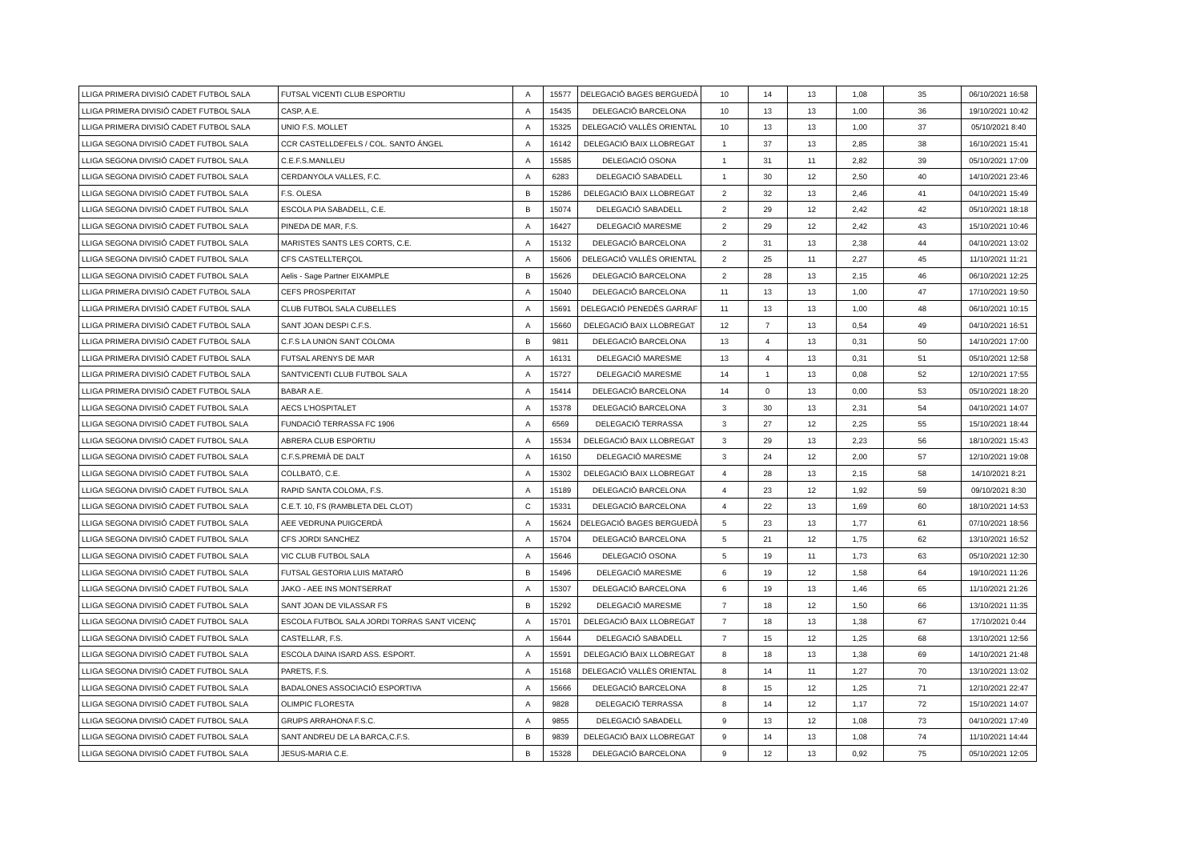| LLIGA PRIMERA DIVISIÓ CADET FUTBOL SALA | FUTSAL VICENTI CLUB ESPORTIU | A | 15577 | DELEGACIÓ BAGES BERGUEDÀ | 10 | 14 | 13 | 1,08 | 35 | 06/10/2021 16:58 |
| LLIGA PRIMERA DIVISIÓ CADET FUTBOL SALA | CASP, A.E. | A | 15435 | DELEGACIÓ BARCELONA | 10 | 13 | 13 | 1,00 | 36 | 19/10/2021 10:42 |
| LLIGA PRIMERA DIVISIÓ CADET FUTBOL SALA | UNIO F.S. MOLLET | A | 15325 | DELEGACIÓ VALLÈS ORIENTAL | 10 | 13 | 13 | 1,00 | 37 | 05/10/2021 8:40 |
| LLIGA SEGONA DIVISIÓ CADET FUTBOL SALA | CCR CASTELLDEFELS / COL. SANTO ÁNGEL | A | 16142 | DELEGACIÓ BAIX LLOBREGAT | 1 | 37 | 13 | 2,85 | 38 | 16/10/2021 15:41 |
| LLIGA SEGONA DIVISIÓ CADET FUTBOL SALA | C.E.F.S.MANLLEU | A | 15585 | DELEGACIÓ OSONA | 1 | 31 | 11 | 2,82 | 39 | 05/10/2021 17:09 |
| LLIGA SEGONA DIVISIÓ CADET FUTBOL SALA | CERDANYOLA VALLES, F.C. | A | 6283 | DELEGACIÓ SABADELL | 1 | 30 | 12 | 2,50 | 40 | 14/10/2021 23:46 |
| LLIGA SEGONA DIVISIÓ CADET FUTBOL SALA | F.S. OLESA | B | 15286 | DELEGACIÓ BAIX LLOBREGAT | 2 | 32 | 13 | 2,46 | 41 | 04/10/2021 15:49 |
| LLIGA SEGONA DIVISIÓ CADET FUTBOL SALA | ESCOLA PIA SABADELL, C.E. | B | 15074 | DELEGACIÓ SABADELL | 2 | 29 | 12 | 2,42 | 42 | 05/10/2021 18:18 |
| LLIGA SEGONA DIVISIÓ CADET FUTBOL SALA | PINEDA DE MAR, F.S. | A | 16427 | DELEGACIÓ MARESME | 2 | 29 | 12 | 2,42 | 43 | 15/10/2021 10:46 |
| LLIGA SEGONA DIVISIÓ CADET FUTBOL SALA | MARISTES SANTS LES CORTS, C.E. | A | 15132 | DELEGACIÓ BARCELONA | 2 | 31 | 13 | 2,38 | 44 | 04/10/2021 13:02 |
| LLIGA SEGONA DIVISIÓ CADET FUTBOL SALA | CFS CASTELLTERÇOL | A | 15606 | DELEGACIÓ VALLÈS ORIENTAL | 2 | 25 | 11 | 2,27 | 45 | 11/10/2021 11:21 |
| LLIGA SEGONA DIVISIÓ CADET FUTBOL SALA | Aelis - Sage Partner EIXAMPLE | B | 15626 | DELEGACIÓ BARCELONA | 2 | 28 | 13 | 2,15 | 46 | 06/10/2021 12:25 |
| LLIGA PRIMERA DIVISIÓ CADET FUTBOL SALA | CEFS PROSPERITAT | A | 15040 | DELEGACIÓ BARCELONA | 11 | 13 | 13 | 1,00 | 47 | 17/10/2021 19:50 |
| LLIGA PRIMERA DIVISIÓ CADET FUTBOL SALA | CLUB FUTBOL SALA CUBELLES | A | 15691 | DELEGACIÓ PENEDÈS GARRAF | 11 | 13 | 13 | 1,00 | 48 | 06/10/2021 10:15 |
| LLIGA PRIMERA DIVISIÓ CADET FUTBOL SALA | SANT JOAN DESPI C.F.S. | A | 15660 | DELEGACIÓ BAIX LLOBREGAT | 12 | 7 | 13 | 0,54 | 49 | 04/10/2021 16:51 |
| LLIGA PRIMERA DIVISIÓ CADET FUTBOL SALA | C.F.S LA UNION SANT COLOMA | B | 9811 | DELEGACIÓ BARCELONA | 13 | 4 | 13 | 0,31 | 50 | 14/10/2021 17:00 |
| LLIGA PRIMERA DIVISIÓ CADET FUTBOL SALA | FUTSAL ARENYS DE MAR | A | 16131 | DELEGACIÓ MARESME | 13 | 4 | 13 | 0,31 | 51 | 05/10/2021 12:58 |
| LLIGA PRIMERA DIVISIÓ CADET FUTBOL SALA | SANTVICENTI CLUB FUTBOL SALA | A | 15727 | DELEGACIÓ MARESME | 14 | 1 | 13 | 0,08 | 52 | 12/10/2021 17:55 |
| LLIGA PRIMERA DIVISIÓ CADET FUTBOL SALA | BABAR A.E. | A | 15414 | DELEGACIÓ BARCELONA | 14 | 0 | 13 | 0,00 | 53 | 05/10/2021 18:20 |
| LLIGA SEGONA DIVISIÓ CADET FUTBOL SALA | AECS L'HOSPITALET | A | 15378 | DELEGACIÓ BARCELONA | 3 | 30 | 13 | 2,31 | 54 | 04/10/2021 14:07 |
| LLIGA SEGONA DIVISIÓ CADET FUTBOL SALA | FUNDACIÓ TERRASSA FC 1906 | A | 6569 | DELEGACIÓ TERRASSA | 3 | 27 | 12 | 2,25 | 55 | 15/10/2021 18:44 |
| LLIGA SEGONA DIVISIÓ CADET FUTBOL SALA | ABRERA CLUB ESPORTIU | A | 15534 | DELEGACIÓ BAIX LLOBREGAT | 3 | 29 | 13 | 2,23 | 56 | 18/10/2021 15:43 |
| LLIGA SEGONA DIVISIÓ CADET FUTBOL SALA | C.F.S.PREMIÀ DE DALT | A | 16150 | DELEGACIÓ MARESME | 3 | 24 | 12 | 2,00 | 57 | 12/10/2021 19:08 |
| LLIGA SEGONA DIVISIÓ CADET FUTBOL SALA | COLLBATÓ, C.E. | A | 15302 | DELEGACIÓ BAIX LLOBREGAT | 4 | 28 | 13 | 2,15 | 58 | 14/10/2021 8:21 |
| LLIGA SEGONA DIVISIÓ CADET FUTBOL SALA | RAPID SANTA COLOMA, F.S. | A | 15189 | DELEGACIÓ BARCELONA | 4 | 23 | 12 | 1,92 | 59 | 09/10/2021 8:30 |
| LLIGA SEGONA DIVISIÓ CADET FUTBOL SALA | C.E.T. 10, FS (RAMBLETA DEL CLOT) | C | 15331 | DELEGACIÓ BARCELONA | 4 | 22 | 13 | 1,69 | 60 | 18/10/2021 14:53 |
| LLIGA SEGONA DIVISIÓ CADET FUTBOL SALA | AEE VEDRUNA PUIGCERDÀ | A | 15624 | DELEGACIÓ BAGES BERGUEDÀ | 5 | 23 | 13 | 1,77 | 61 | 07/10/2021 18:56 |
| LLIGA SEGONA DIVISIÓ CADET FUTBOL SALA | CFS JORDI SANCHEZ | A | 15704 | DELEGACIÓ BARCELONA | 5 | 21 | 12 | 1,75 | 62 | 13/10/2021 16:52 |
| LLIGA SEGONA DIVISIÓ CADET FUTBOL SALA | VIC CLUB FUTBOL SALA | A | 15646 | DELEGACIÓ OSONA | 5 | 19 | 11 | 1,73 | 63 | 05/10/2021 12:30 |
| LLIGA SEGONA DIVISIÓ CADET FUTBOL SALA | FUTSAL GESTORIA LUIS MATARÓ | B | 15496 | DELEGACIÓ MARESME | 6 | 19 | 12 | 1,58 | 64 | 19/10/2021 11:26 |
| LLIGA SEGONA DIVISIÓ CADET FUTBOL SALA | JAKO - AEE INS MONTSERRAT | A | 15307 | DELEGACIÓ BARCELONA | 6 | 19 | 13 | 1,46 | 65 | 11/10/2021 21:26 |
| LLIGA SEGONA DIVISIÓ CADET FUTBOL SALA | SANT JOAN DE VILASSAR FS | B | 15292 | DELEGACIÓ MARESME | 7 | 18 | 12 | 1,50 | 66 | 13/10/2021 11:35 |
| LLIGA SEGONA DIVISIÓ CADET FUTBOL SALA | ESCOLA FUTBOL SALA JORDI TORRAS SANT VICENÇ | A | 15701 | DELEGACIÓ BAIX LLOBREGAT | 7 | 18 | 13 | 1,38 | 67 | 17/10/2021 0:44 |
| LLIGA SEGONA DIVISIÓ CADET FUTBOL SALA | CASTELLAR, F.S. | A | 15644 | DELEGACIÓ SABADELL | 7 | 15 | 12 | 1,25 | 68 | 13/10/2021 12:56 |
| LLIGA SEGONA DIVISIÓ CADET FUTBOL SALA | ESCOLA DAINA ISARD ASS. ESPORT. | A | 15591 | DELEGACIÓ BAIX LLOBREGAT | 8 | 18 | 13 | 1,38 | 69 | 14/10/2021 21:48 |
| LLIGA SEGONA DIVISIÓ CADET FUTBOL SALA | PARETS, F.S. | A | 15168 | DELEGACIÓ VALLÈS ORIENTAL | 8 | 14 | 11 | 1,27 | 70 | 13/10/2021 13:02 |
| LLIGA SEGONA DIVISIÓ CADET FUTBOL SALA | BADALONES ASSOCIACIÓ ESPORTIVA | A | 15666 | DELEGACIÓ BARCELONA | 8 | 15 | 12 | 1,25 | 71 | 12/10/2021 22:47 |
| LLIGA SEGONA DIVISIÓ CADET FUTBOL SALA | OLIMPIC FLORESTA | A | 9828 | DELEGACIÓ TERRASSA | 8 | 14 | 12 | 1,17 | 72 | 15/10/2021 14:07 |
| LLIGA SEGONA DIVISIÓ CADET FUTBOL SALA | GRUPS ARRAHONA F.S.C. | A | 9855 | DELEGACIÓ SABADELL | 9 | 13 | 12 | 1,08 | 73 | 04/10/2021 17:49 |
| LLIGA SEGONA DIVISIÓ CADET FUTBOL SALA | SANT ANDREU DE LA BARCA,C.F.S. | B | 9839 | DELEGACIÓ BAIX LLOBREGAT | 9 | 14 | 13 | 1,08 | 74 | 11/10/2021 14:44 |
| LLIGA SEGONA DIVISIÓ CADET FUTBOL SALA | JESUS-MARIA C.E. | B | 15328 | DELEGACIÓ BARCELONA | 9 | 12 | 13 | 0,92 | 75 | 05/10/2021 12:05 |